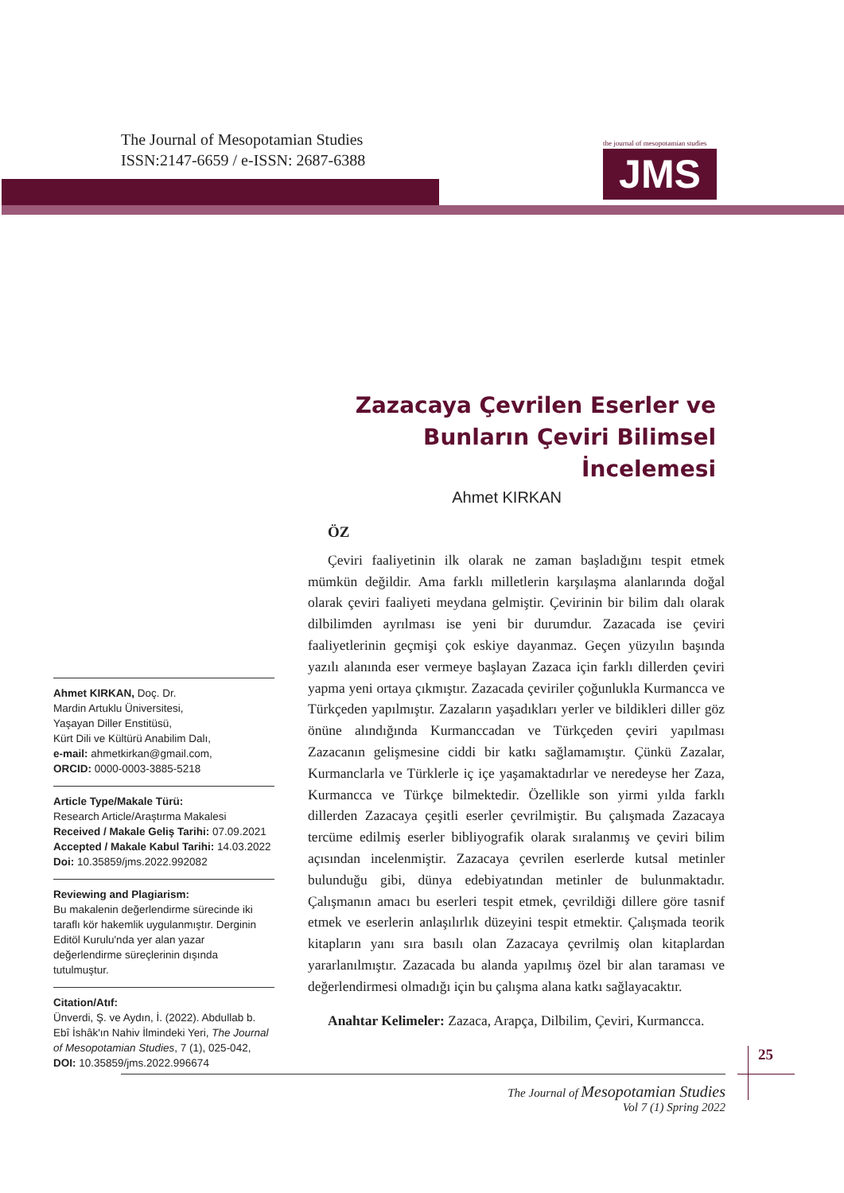The Journal of Mesopotamian Studies
ISSN:2147-6659 / e-ISSN: 2687-6388
the journal of mesopotamian studies
JMS
Zazacaya Çevrilen Eserler ve Bunların Çeviri Bilimsel İncelemesi
Ahmet KIRKAN
ÖZ
Çeviri faaliyetinin ilk olarak ne zaman başladığını tespit etmek mümkün değildir. Ama farklı milletlerin karşılaşma alanlarında doğal olarak çeviri faaliyeti meydana gelmiştir. Çevirinin bir bilim dalı olarak dilbilimden ayrılması ise yeni bir durumdur. Zazacada ise çeviri faaliyetlerinin geçmişi çok eskiye dayanmaz. Geçen yüzyılın başında yazılı alanında eser vermeye başlayan Zazaca için farklı dillerden çeviri yapma yeni ortaya çıkmıştır. Zazacada çeviriler çoğunlukla Kurmancca ve Türkçeden yapılmıştır. Zazaların yaşadıkları yerler ve bildikleri diller göz önüne alındığında Kurmanccadan ve Türkçeden çeviri yapılması Zazacanın gelişmesine ciddi bir katkı sağlamamıştır. Çünkü Zazalar, Kurmanclarla ve Türklerle iç içe yaşamaktadırlar ve neredeyse her Zaza, Kurmancca ve Türkçe bilmektedir. Özellikle son yirmi yılda farklı dillerden Zazacaya çeşitli eserler çevrilmiştir. Bu çalışmada Zazacaya tercüme edilmiş eserler bibliyografik olarak sıralanmış ve çeviri bilim açısından incelenmiştir. Zazacaya çevrilen eserlerde kutsal metinler bulunduğu gibi, dünya edebiyatından metinler de bulunmaktadır. Çalışmanın amacı bu eserleri tespit etmek, çevrildiği dillere göre tasnif etmek ve eserlerin anlaşılırlık düzeyini tespit etmektir. Çalışmada teorik kitapların yanı sıra basılı olan Zazacaya çevrilmiş olan kitaplardan yararlanılmıştır. Zazacada bu alanda yapılmış özel bir alan taraması ve değerlendirmesi olmadığı için bu çalışma alana katkı sağlayacaktır.
Anahtar Kelimeler: Zazaca, Arapça, Dilbilim, Çeviri, Kurmancca.
Ahmet KIRKAN, Doç. Dr.
Mardin Artuklu Üniversitesi,
Yaşayan Diller Enstitüsü,
Kürt Dili ve Kültürü Anabilim Dalı,
e-mail: ahmetkirkan@gmail.com,
ORCID: 0000-0003-3885-5218
Article Type/Makale Türü:
Research Article/Araştırma Makalesi
Received / Makale Geliş Tarihi: 07.09.2021
Accepted / Makale Kabul Tarihi: 14.03.2022
Doi: 10.35859/jms.2022.992082
Reviewing and Plagiarism:
Bu makalenin değerlendirme sürecinde iki taraflı kör hakemlik uygulanmıştır. Derginin Editöl Kurulu'nda yer alan yazar değerlendirme süreçlerinin dışında tutulmuştur.
Citation/Atıf:
Ünverdi, Ş. ve Aydın, İ. (2022). Abdullab b. Ebî İshâk'ın Nahiv İlmindeki Yeri, The Journal of Mesopotamian Studies, 7 (1), 025-042,
DOI: 10.35859/jms.2022.996674
25
The Journal of Mesopotamian Studies
Vol 7 (1) Spring 2022